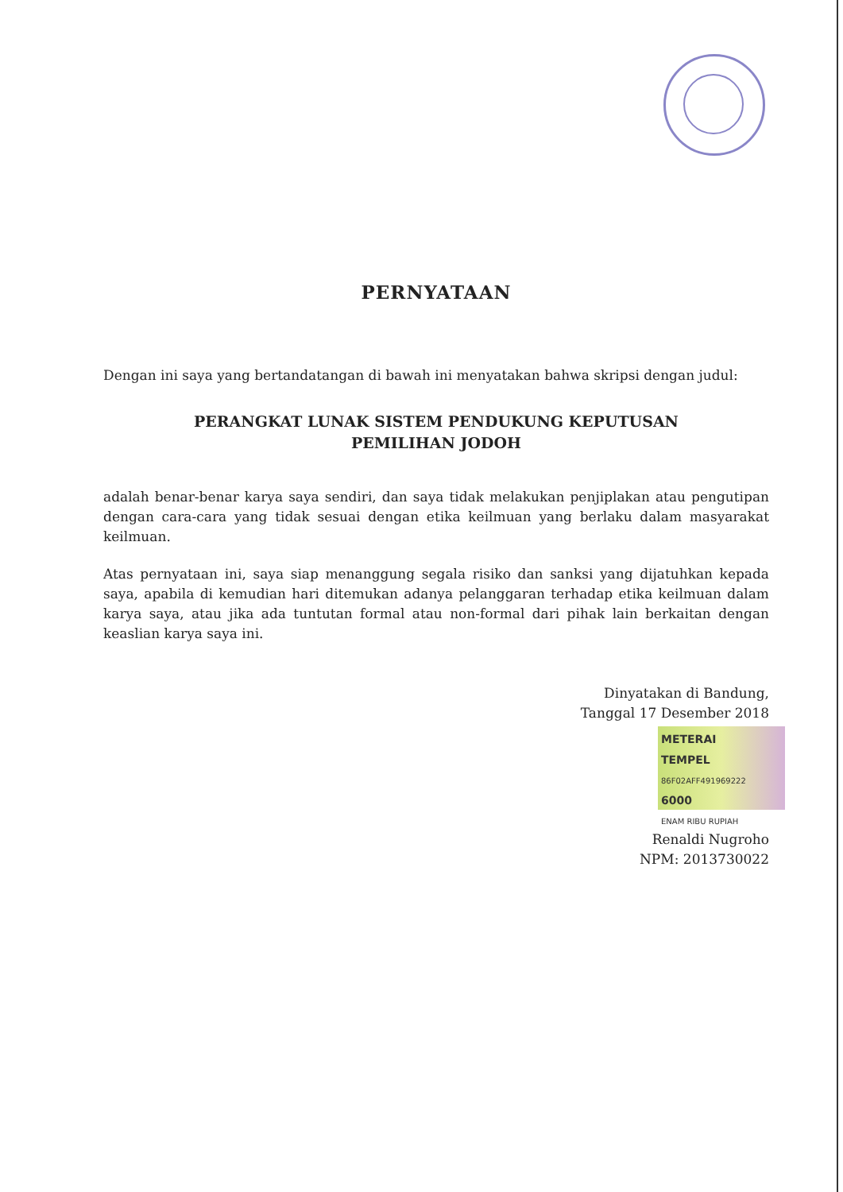PERNYATAAN
Dengan ini saya yang bertandatangan di bawah ini menyatakan bahwa skripsi dengan judul:
PERANGKAT LUNAK SISTEM PENDUKUNG KEPUTUSAN
PEMILIHAN JODOH
adalah benar-benar karya saya sendiri, dan saya tidak melakukan penjiplakan atau pengutipan dengan cara-cara yang tidak sesuai dengan etika keilmuan yang berlaku dalam masyarakat keilmuan.
Atas pernyataan ini, saya siap menanggung segala risiko dan sanksi yang dijatuhkan kepada saya, apabila di kemudian hari ditemukan adanya pelanggaran terhadap etika keilmuan dalam karya saya, atau jika ada tuntutan formal atau non-formal dari pihak lain berkaitan dengan keaslian karya saya ini.
Dinyatakan di Bandung,
Tanggal 17 Desember 2018
METERAI
TEMPEL
86F02AFF491969222
6000
ENAM RIBU RUPIAH
Renaldi Nugroho
NPM: 2013730022